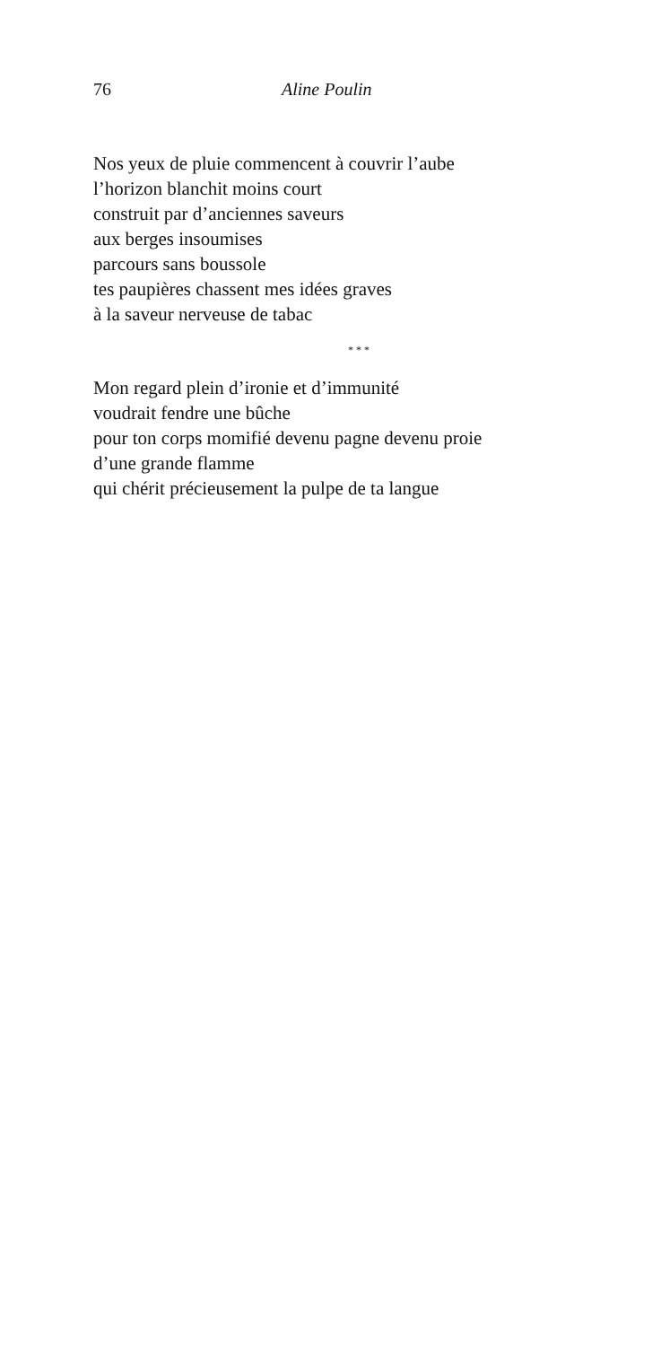76 Aline Poulin
Nos yeux de pluie commencent à couvrir l’aube
l’horizon blanchit moins court
construit par d’anciennes saveurs
aux berges insoumises
parcours sans boussole
tes paupières chassent mes idées graves
à la saveur nerveuse de tabac
* * *
Mon regard plein d’ironie et d’immunité
voudrait fendre une bûche
pour ton corps momifié devenu pagne devenu proie
d’une grande flamme
qui chérit précieusement la pulpe de ta langue